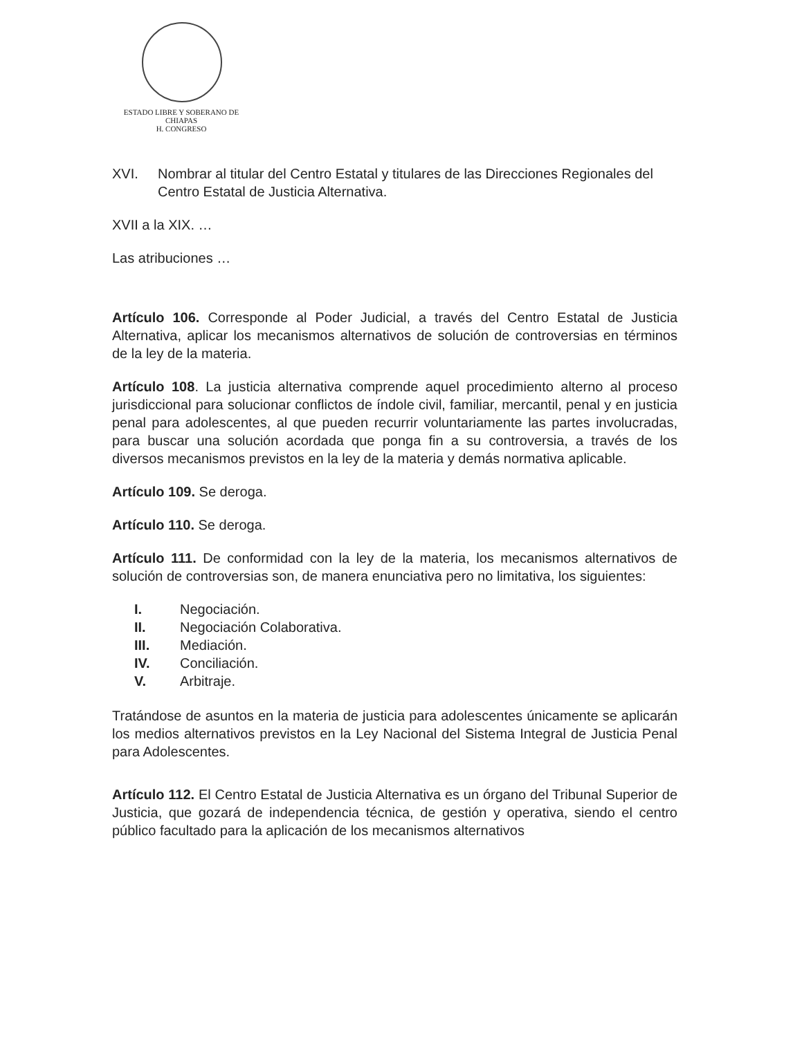ESTADO LIBRE Y SOBERANO DE
CHIAPAS
H. CONGRESO
XVI. Nombrar al titular del Centro Estatal y titulares de las Direcciones Regionales del Centro Estatal de Justicia Alternativa.
XVII a la XIX. …
Las atribuciones …
Artículo 106. Corresponde al Poder Judicial, a través del Centro Estatal de Justicia Alternativa, aplicar los mecanismos alternativos de solución de controversias en términos de la ley de la materia.
Artículo 108. La justicia alternativa comprende aquel procedimiento alterno al proceso jurisdiccional para solucionar conflictos de índole civil, familiar, mercantil, penal y en justicia penal para adolescentes, al que pueden recurrir voluntariamente las partes involucradas, para buscar una solución acordada que ponga fin a su controversia, a través de los diversos mecanismos previstos en la ley de la materia y demás normativa aplicable.
Artículo 109. Se deroga.
Artículo 110. Se deroga.
Artículo 111. De conformidad con la ley de la materia, los mecanismos alternativos de solución de controversias son, de manera enunciativa pero no limitativa, los siguientes:
I. Negociación.
II. Negociación Colaborativa.
III. Mediación.
IV. Conciliación.
V. Arbitraje.
Tratándose de asuntos en la materia de justicia para adolescentes únicamente se aplicarán los medios alternativos previstos en la Ley Nacional del Sistema Integral de Justicia Penal para Adolescentes.
Artículo 112. El Centro Estatal de Justicia Alternativa es un órgano del Tribunal Superior de Justicia, que gozará de independencia técnica, de gestión y operativa, siendo el centro público facultado para la aplicación de los mecanismos alternativos